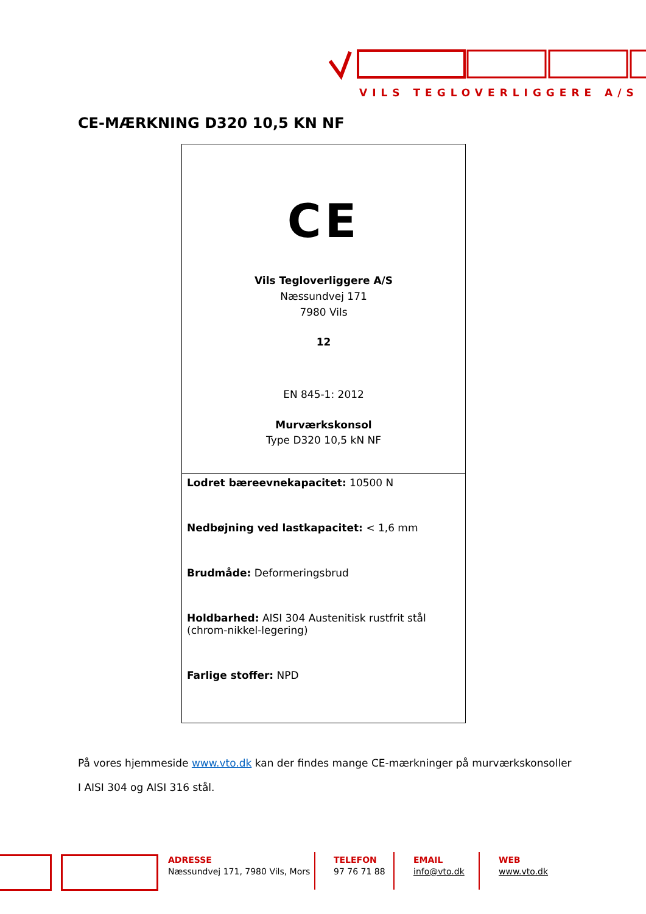VILS TEGLOVERLIGGERE A/S
CE-MÆRKNING D320 10,5 KN NF
| CE Vils Tegloverliggere A/S Næssundvej 171 7980 Vils 12 EN 845-1: 2012 Murværkskonsol Type D320 10,5 kN NF |
| Lodret bæreevnekapacitet: 10500 N Nedbøjning ved lastkapacitet: < 1,6 mm Brudmåde: Deformeringsbrud Holdbarhed: AISI 304 Austenitisk rustfrit stål (chrom-nikkel-legering) Farlige stoffer: NPD |
På vores hjemmeside www.vto.dk kan der findes mange CE-mærkninger på murværkskonsoller
I AISI 304 og AISI 316 stål.
ADRESSE
Næssundvej 171, 7980 Vils, Mors
TELEFON
97 76 71 88
EMAIL
info@vto.dk
WEB
www.vto.dk